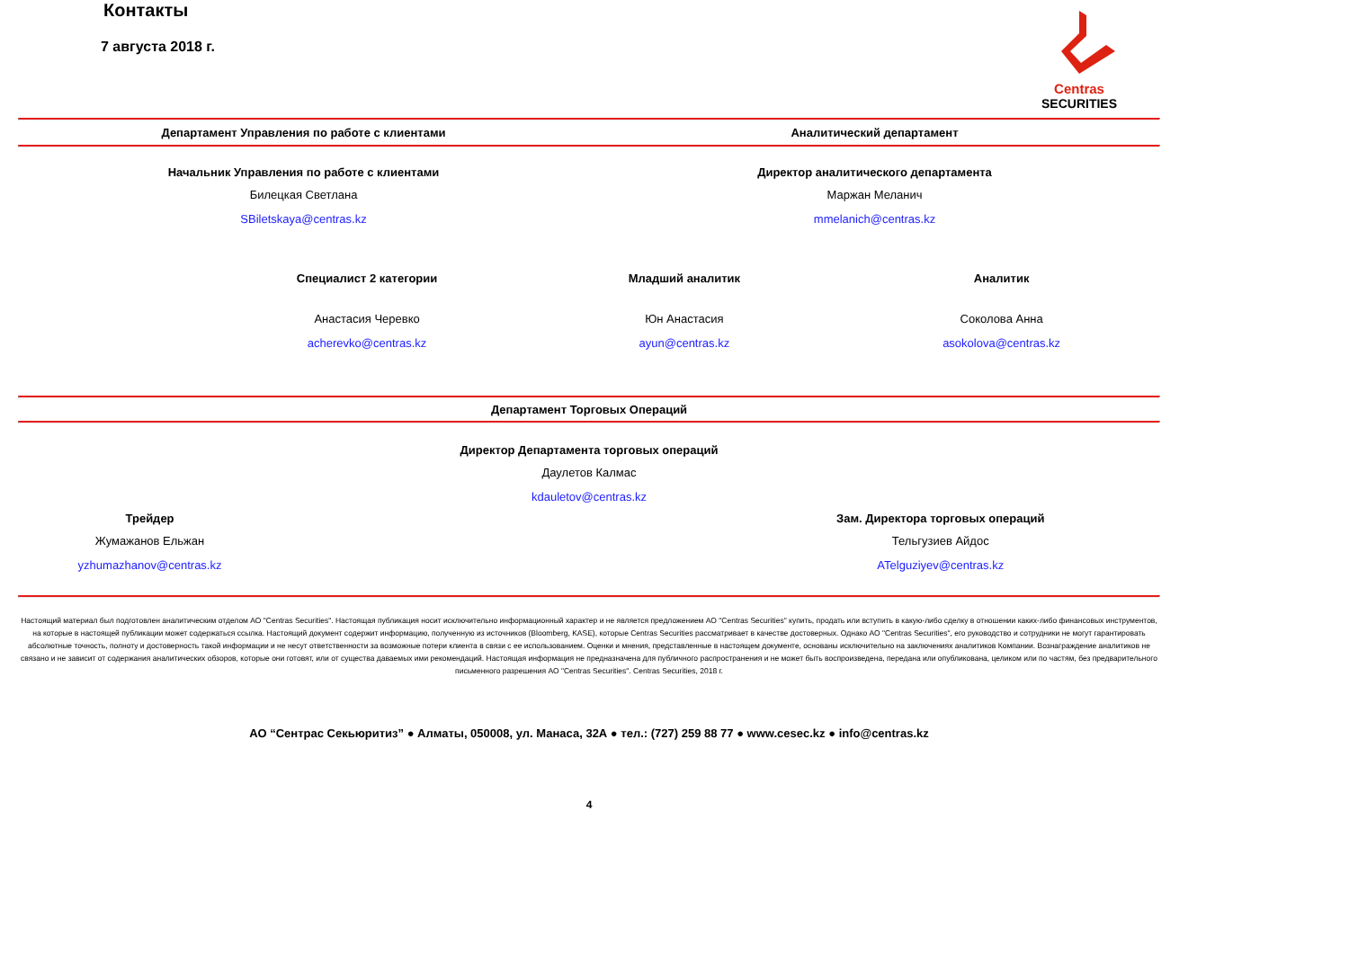Centras
SECURITIES
Контакты
7 августа 2018 г.
Департамент Управления по работе с клиентами
Аналитический департамент
Начальник Управления по работе с клиентами
Билецкая Светлана
SBiletskaya@centras.kz
Директор аналитического департамента
Маржан Меланич
mmelanich@centras.kz
Специалист 2 категории
Анастасия Черевко
acherevko@centras.kz
Младший аналитик
Юн Анастасия
ayun@centras.kz
Аналитик
Соколова Анна
asokolova@centras.kz
Департамент Торговых Операций
Директор Департамента торговых операций
Даулетов Калмас
kdauletov@centras.kz
Трейдер
Жумажанов Ельжан
yzhumazhanov@centras.kz
Зам. Директора торговых операций
Тельгузиев Айдос
ATelguziyev@centras.kz
Настоящий материал был подготовлен аналитическим отделом АО "Centras Securities". Настоящая публикация носит исключительно информационный характер и не является предложением АО "Centras Securities" купить, продать или вступить в какую-либо сделку в отношении каких-либо финансовых инструментов, на которые в настоящей публикации может содержаться ссылка. Настоящий документ содержит информацию, полученную из источников (Bloomberg, KASE), которые Centras Securities рассматривает в качестве достоверных. Однако АО "Centras Securities", его руководство и сотрудники не могут гарантировать абсолютные точность, полноту и достоверность такой информации и не несут ответственности за возможные потери клиента в связи с ее использованием. Оценки и мнения, представленные в настоящем документе, основаны исключительно на заключениях аналитиков Компании. Вознаграждение аналитиков не связано и не зависит от содержания аналитических обзоров, которые они готовят, или от существа даваемых ими рекомендаций. Настоящая информация не предназначена для публичного распространения и не может быть воспроизведена, передана или опубликована, целиком или по частям, без предварительного письменного разрешения АО "Centras Securities". Centras Securities, 2018 г.
АО “Сентрас Секьюритиз” ● Алматы, 050008, ул. Манаса, 32А ● тел.: (727) 259 88 77 ● www.cesec.kz ● info@centras.kz
4